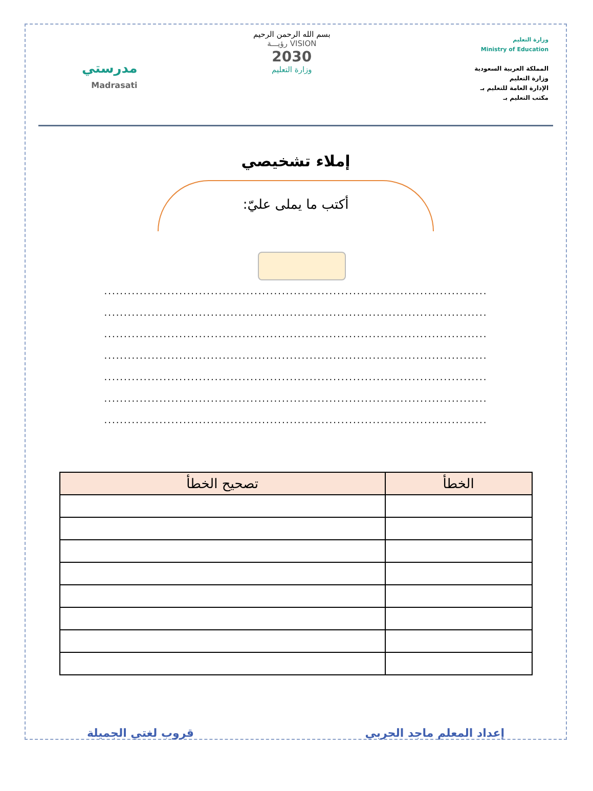وزارة التعليم
Ministry of Education
المملكة العربية السعودية
وزارة التعليم
الإدارة العامة للتعليم بـ
مكتب التعليم بـ
بسم الله الرحمن الرحيم
VISION رؤيـــة
2030
وزارة التعليم
مدرستي
Madrasati
إملاء تشخيصي
أكتب ما يملى عليّ:
.................................................................................................
.................................................................................................
.................................................................................................
.................................................................................................
.................................................................................................
.................................................................................................
.................................................................................................
| الخطأ | تصحيح الخطأ |
| --- | --- |
إعداد المعلم ماجد الحربي قروب لغتي الجميلة